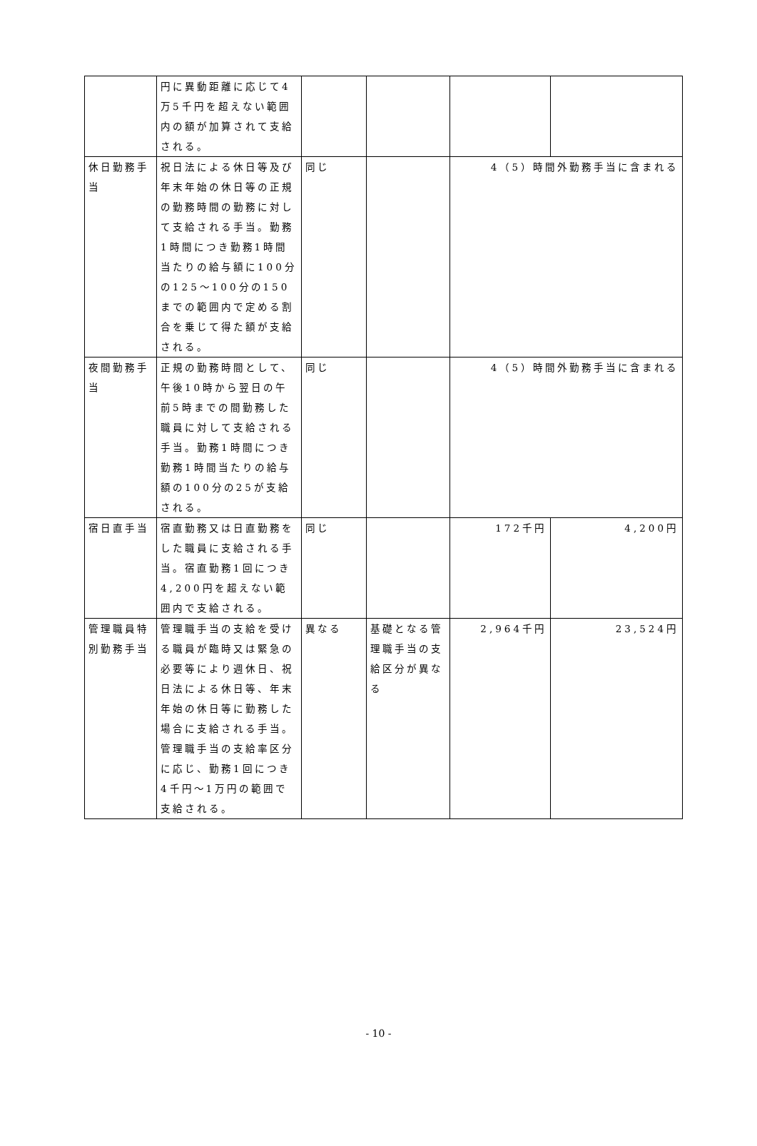| | 円に異動距離に応じて4万5千円を超えない範囲内の額が加算されて支給される。 | | | | |
| 休日勤務手当 | 祝日法による休日等及び年末年始の休日等の正規の勤務時間の勤務に対して支給される手当。勤務1時間につき勤務1時間当たりの給与額に100分の125～100分の150までの範囲内で定める割合を乗じて得た額が支給される。 | 同じ | | 4（5）時間外勤務手当に含まれる | |
| 夜間勤務手当 | 正規の勤務時間として、午後10時から翌日の午前5時までの間勤務した職員に対して支給される手当。勤務1時間につき勤務1時間当たりの給与額の100分の25が支給される。 | 同じ | | 4（5）時間外勤務手当に含まれる | |
| 宿日直手当 | 宿直勤務又は日直勤務をした職員に支給される手当。宿直勤務1回につき4,200円を超えない範囲内で支給される。 | 同じ | | 172千円 | 4,200円 |
| 管理職員特別勤務手当 | 管理職手当の支給を受ける職員が臨時又は緊急の必要等により週休日、祝日法による休日等、年末年始の休日等に勤務した場合に支給される手当。管理職手当の支給率区分に応じ、勤務1回につき4千円～1万円の範囲で支給される。 | 異なる | 基礎となる管理職手当の支給区分が異なる | 2,964千円 | 23,524円 |
- 10 -